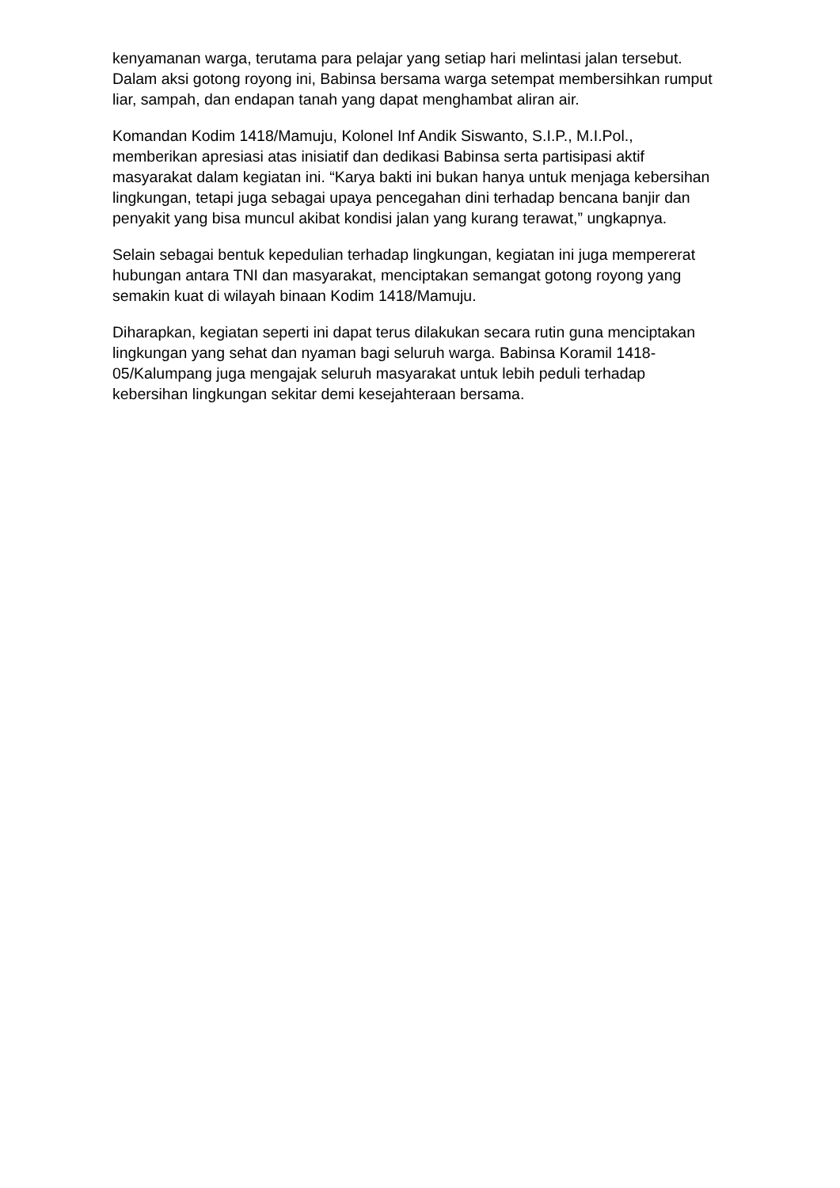kenyamanan warga, terutama para pelajar yang setiap hari melintasi jalan tersebut. Dalam aksi gotong royong ini, Babinsa bersama warga setempat membersihkan rumput liar, sampah, dan endapan tanah yang dapat menghambat aliran air.
Komandan Kodim 1418/Mamuju, Kolonel Inf Andik Siswanto, S.I.P., M.I.Pol., memberikan apresiasi atas inisiatif dan dedikasi Babinsa serta partisipasi aktif masyarakat dalam kegiatan ini. “Karya bakti ini bukan hanya untuk menjaga kebersihan lingkungan, tetapi juga sebagai upaya pencegahan dini terhadap bencana banjir dan penyakit yang bisa muncul akibat kondisi jalan yang kurang terawat,” ungkapnya.
Selain sebagai bentuk kepedulian terhadap lingkungan, kegiatan ini juga mempererat hubungan antara TNI dan masyarakat, menciptakan semangat gotong royong yang semakin kuat di wilayah binaan Kodim 1418/Mamuju.
Diharapkan, kegiatan seperti ini dapat terus dilakukan secara rutin guna menciptakan lingkungan yang sehat dan nyaman bagi seluruh warga. Babinsa Koramil 1418-05/Kalumpang juga mengajak seluruh masyarakat untuk lebih peduli terhadap kebersihan lingkungan sekitar demi kesejahteraan bersama.